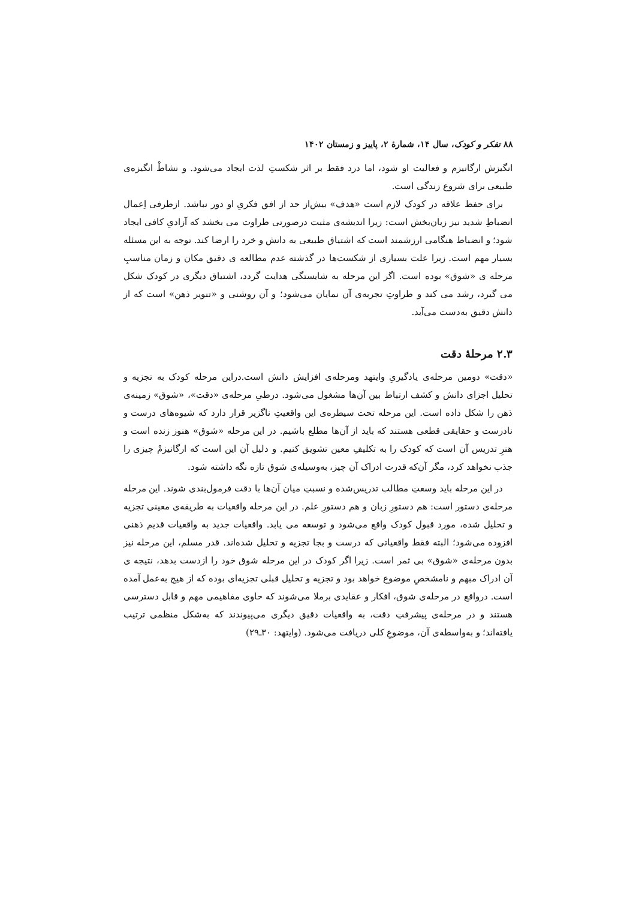۸۸ تفکر و کودک، سال ۱۴، شمارهٔ ۲، پاییز و زمستان ۱۴۰۲
انگیزش ارگانیزم و فعالیت او شود، اما درد فقط بر اثر شکستِ لذت ایجاد می‌شود. و نشاطْ انگیزه‌ی طبیعی برای شروع زندگی است.
برای حفظ علاقه در کودک لازم است «هدف» بیش‌از حد از افق فکریِ او دور نباشد. ازطرفی اِعمال انضباطِ شدید نیز زیان‌بخش است: زیرا اندیشه‌ی مثبت درصورتی طراوت می بخشد که آزادیِ کافی ایجاد شود؛ و انضباط هنگامی ارزشمند است که اشتیاق طبیعی به دانش و خرد را ارضا کند. توجه به این مسئله بسیار مهم است. زیرا علت بسیاری از شکست‌ها در گذشته عدم مطالعه ی دقیق مکان و زمان مناسبِ مرحله ی «شوق» بوده است. اگر این مرحله به شایستگی هدایت گردد، اشتیاق دیگری در کودک شکل می گیرد، رشد می کند و طراوتِ تجربه‌ی آن نمایان می‌شود؛ و آن روشنی و «تنویر ذهن» است که از دانش دقیق به‌دست می‌آید.
۲.۳ مرحلهٔ دقت
«دقت» دومین مرحله‌ی یادگیریِ وایتهد ومرحله‌ی افزایش دانش است.دراین مرحله کودک به تجزیه و تحلیل اجزای دانش و کشف ارتباط بین آن‌ها مشغول می‌شود. درطیِ مرحله‌ی «دقت»، «شوق» زمینه‌ی ذهن را شکل داده است. این مرحله تحت سیطره‌ی این واقعیتِ ناگزیر قرار دارد که شیوه‌های درست و نادرست و حقایقی قطعی هستند که باید از آن‌ها مطلع باشیم. در این مرحله «شوق» هنوز زنده است و هنرِ تدریس آن است که کودک را به تکلیفِ معین تشویق کنیم. و دلیل آن این است که ارگانیزمْ چیزی را جذب نخواهد کرد، مگر آن‌که قدرت ادراک آن چیز، به‌وسیله‌ی شوق تازه نگه داشته شود.
در این مرحله باید وسعتِ مطالب تدریس‌شده و نسبتِ میان آن‌ها با دقت فرمول‌بندی شوند. این مرحله مرحله‌ی دستور است: هم دستورِ زبان و هم دستورِ علم. در این مرحله واقعیات به طریقه‌ی معینی تجزیه و تحلیل شده، مورد قبول کودک واقع می‌شود و توسعه می یابد. واقعیات جدید به واقعیات قدیم ذهنی افزوده می‌شود؛ البته فقط واقعیاتی که درست و بجا تجزیه و تحلیل شده‌اند. قدر مسلم، این مرحله نیز بدون مرحله‌ی «شوق» بی ثمر است. زیرا اگر کودک در این مرحله شوق خود را ازدست بدهد، نتیجه ی آن ادراک مبهم و نامشخصِ موضوع خواهد بود و تجزیه و تحلیل قبلی تجزیه‌ای بوده که از هیچ به‌عمل آمده است. درواقع در مرحله‌ی شوق، افکار و عقایدی برملا می‌شوند که حاوی مفاهیمی مهم و قابل دسترسی هستند و در مرحله‌ی پیشرفتِ دقت، به واقعیات دقیق دیگری می‌پیوندند که به‌شکل منظمی ترتیب یافته‌اند؛ و به‌واسطه‌ی آن، موضوعِ کلی دریافت می‌شود. (وایتهد: ۳۰ـ۲۹)